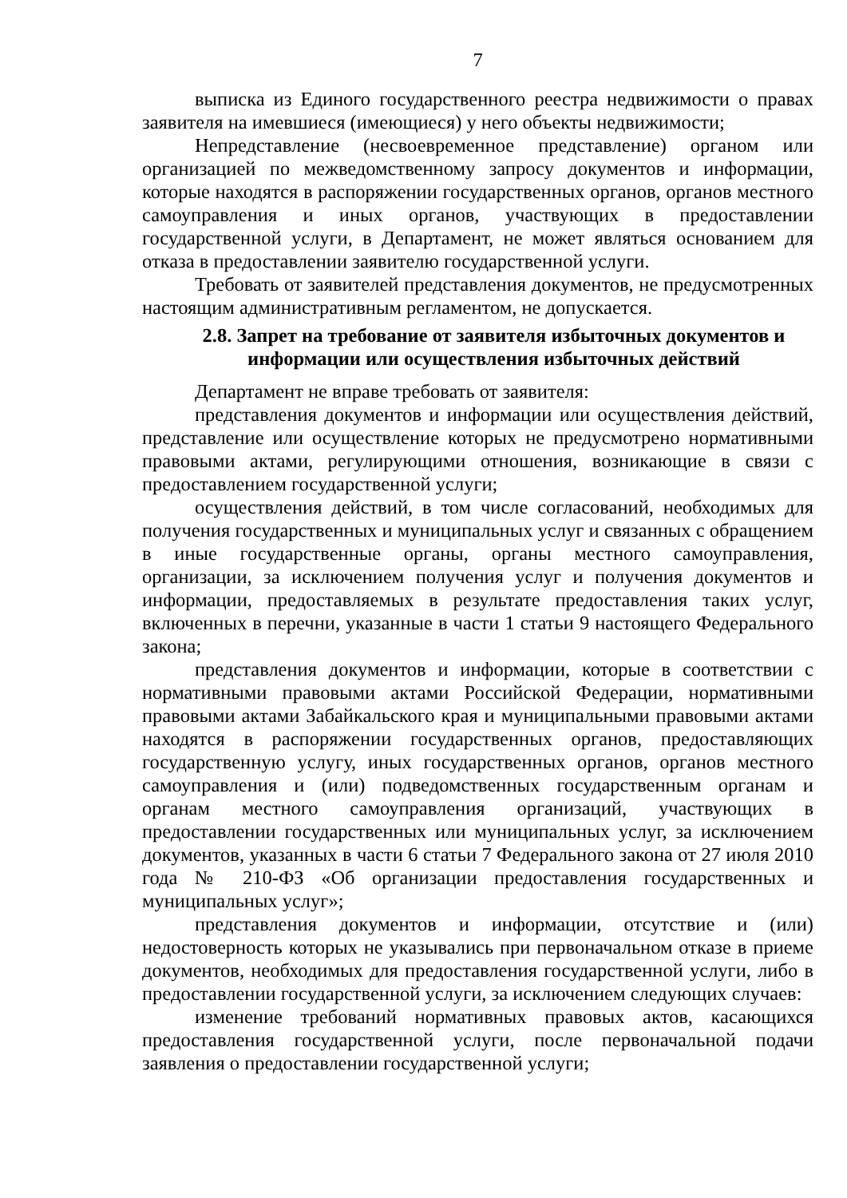7
выписка из Единого государственного реестра недвижимости о правах заявителя на имевшиеся (имеющиеся) у него объекты недвижимости;
Непредставление (несвоевременное представление) органом или организацией по межведомственному запросу документов и информации, которые находятся в распоряжении государственных органов, органов местного самоуправления и иных органов, участвующих в предоставлении государственной услуги, в Департамент, не может являться основанием для отказа в предоставлении заявителю государственной услуги.
Требовать от заявителей представления документов, не предусмотренных настоящим административным регламентом, не допускается.
2.8. Запрет на требование от заявителя избыточных документов и информации или осуществления избыточных действий
Департамент не вправе требовать от заявителя:
представления документов и информации или осуществления действий, представление или осуществление которых не предусмотрено нормативными правовыми актами, регулирующими отношения, возникающие в связи с предоставлением государственной услуги;
осуществления действий, в том числе согласований, необходимых для получения государственных и муниципальных услуг и связанных с обращением в иные государственные органы, органы местного самоуправления, организации, за исключением получения услуг и получения документов и информации, предоставляемых в результате предоставления таких услуг, включенных в перечни, указанные в части 1 статьи 9 настоящего Федерального закона;
представления документов и информации, которые в соответствии с нормативными правовыми актами Российской Федерации, нормативными правовыми актами Забайкальского края и муниципальными правовыми актами находятся в распоряжении государственных органов, предоставляющих государственную услугу, иных государственных органов, органов местного самоуправления и (или) подведомственных государственным органам и органам местного самоуправления организаций, участвующих в предоставлении государственных или муниципальных услуг, за исключением документов, указанных в части 6 статьи 7 Федерального закона от 27 июля 2010 года № 210-ФЗ «Об организации предоставления государственных и муниципальных услуг»;
представления документов и информации, отсутствие и (или) недостоверность которых не указывались при первоначальном отказе в приеме документов, необходимых для предоставления государственной услуги, либо в предоставлении государственной услуги, за исключением следующих случаев:
изменение требований нормативных правовых актов, касающихся предоставления государственной услуги, после первоначальной подачи заявления о предоставлении государственной услуги;